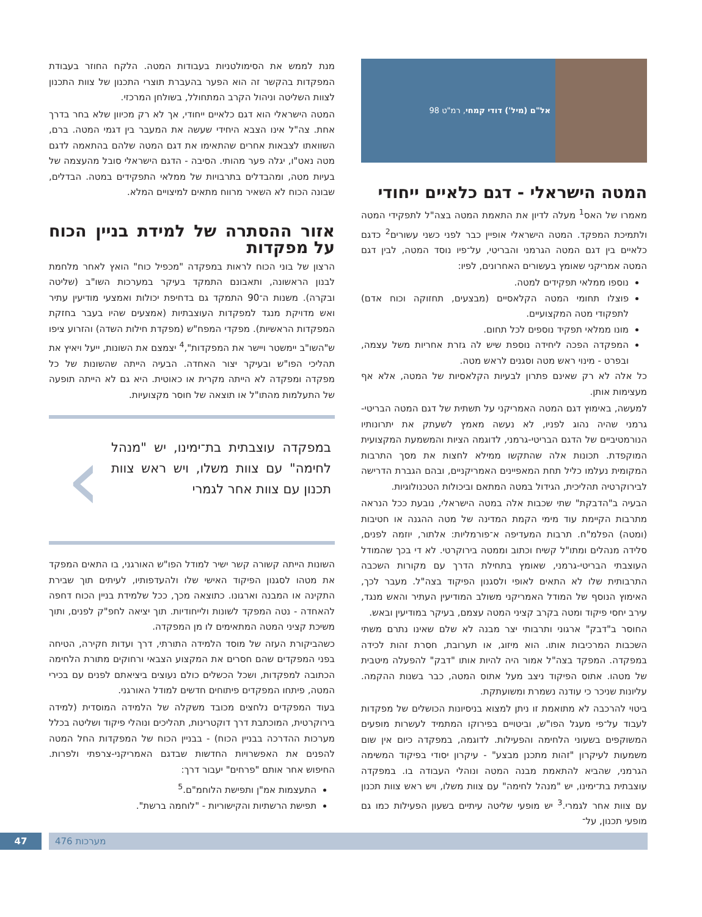אל"ם (מיל') דודי קמחי, רמ"ט 98
המטה הישראלי - דגם כלאיים ייחודי
מאמרו של האס<sup>1</sup> מעלה לדיון את התאמת המטה בצה"ל לתפקידי המטה ולתמיכת המפקד. המטה הישראלי אופיין כבר לפני כשני עשורים<sup>2</sup> כדגם כלאיים בין דגם המטה הגרמני והבריטי, על־פיו נוסד המטה, לבין דגם המטה אמריקני שאומץ בעשורים האחרונים, לפיו:
נוספו ממלאי תפקידים למטה.
פוצלו תחומי המטה הקלאסיים (מבצעים, תחזוקה וכוח אדם) לתפקודי מטה המקצועיים.
מונו ממלאי תפקיד נוספים לכל תחום.
המפקדה הפכה ליחידה נוספת שיש לה גזרת אחריות משל עצמה, ובפרט - מינוי ראש מטה וסגנים לראש מטה.
כל אלה לא רק שאינם פתרון לבעיות הקלאסיות של המטה, אלא אף מעצימות אותן.
למעשה, באימוץ דגם המטה האמריקני על תשתית של דגם המטה הבריטי-גרמני שהיה נהוג לפניו, לא נעשה מאמץ לשעתק את יתרונותיו הנורמטיביים של הדגם הבריטי-גרמני, לדוגמה הציות והמשמעת המקצועית המוקפדת. תכונות אלה שהתקשו ממילא לחצות את מסך התרבות המקומית נעלמו כליל תחת המאפיינים האמריקניים, ובהם הגברת הדרישה לבירוקרטיה תהליכית, הגידול במטה המתאם וביכולות הטכנולוגיות.
הבעיה ב"הדבקת" שתי שכבות אלה במטה הישראלי, נובעת ככל הנראה מתרבות הקיימת עוד מימי הקמת המדינה של מטה ההגנה או חטיבות (ומטה) הפלמ"ח. תרבות המעדיפה א־פורמליות: אלתור, יוזמה לפנים, סלידה מנהלים ומתו"ל קשיח וכתוב וממטה בירוקרטי. לא די בכך שהמודל העוצבתי הבריטי-גרמני, שאומץ בתחילת הדרך עם מקורות השכבה התרבותית שלו לא התאים לאופי ולסגנון הפיקוד בצה"ל. מעבר לכך, האימוץ הנוסף של המודל האמריקני משולב המודיעין העתיר והאש מנגד, עירב יחסי פיקוד ומטה בקרב קציני המטה עצמם, בעיקר במודיעין ובאש.
החוסר ב"דבק" ארגוני ותרבותי יצר מבנה לא שלם שאינו נתרם משתי השכבות המרכיבות אותו. הוא מיזוג, או תערובת, חסרת זהות לכידה במפקדה. המפקד בצה"ל אמור היה להיות אותו "דבק" להפעלה מיטבית של מטהו. אתוס הפיקוד ניצב מעל אתוס המטה, כבר בשנות ההקמה. עליונות שניכר כי עודנה נשמרת ומשועתקת.
ביטוי להרכבה לא מתואמת זו ניתן למצוא בניסיונות הכושלים של מפקדות לעבוד על־פי מעגל הפו"ש, וביטויים בפירוקו המתמיד לעשרות מופעים המשוקפים בשעוני הלחימה והפעילות. לדוגמה, במפקדה כיום אין שום משמעות לעיקרון "זהות מתכנן מבצע" - עיקרון יסודי בפיקוד המשימה הגרמני, שהביא להתאמת מבנה המטה ונוהלי העבודה בו. במפקדה עוצבתית בת־ימינו, יש "מנהל לחימה" עם צוות משלו, ויש ראש צוות תכנון עם צוות אחר לגמרי.<sup>3</sup> יש מופעי שליטה עיתיים בשעון הפעילות כמו גם מופעי תכנון, על־
מנת לממש את הסימולטניות בעבודות המטה. הלקח החוזר בעבודת המפקדות בהקשר זה הוא הפער בהעברת תוצרי התכנון של צוות התכנון לצוות השליטה וניהול הקרב המתחולל, בשולחן המרכזי.
המטה הישראלי הוא דגם כלאיים ייחודי, אך לא רק מכיוון שלא בחר בדרך אחת. צה"ל אינו הצבא היחידי שעשה את המעבר בין דגמי המטה. ברם, השוואתו לצבאות אחרים שהתאימו את דגם המטה שלהם בהתאמה לדגם מטה נאט"ו, יגלה פער מהותי. הסיבה - הדגם הישראלי סובל מהעצמה של בעיות מטה, ומהבדלים בתרבויות של ממלאי התפקידים במטה. הבדלים, שבונה הכוח לא השאיר מרווח מתאים למיצויים המלא.
אזור ההסתרה של למידת בניין הכוח על מפקדות
הרצון של בוני הכוח לראות במפקדה "מכפיל כוח" הואץ לאחר מלחמת לבנון הראשונה, ותאבונם התמקד בעיקר במערכות השו"ב (שליטה ובקרה). משנות ה־90 התמקד גם בדחיפת יכולות ואמצעי מודיעין עתיר ואש מדויקת מנגד למפקדות העוצבתיות (אמצעים שהיו בעבר בחזקת המפקדות הראשיות). מפקדי המפח"ש (מפקדת חילות השדה) והזרוע ציפו ש"השו"ב יימשטר ויישר את המפקדות",<sup>4</sup> יצמצם את השונות, ייעל ויאיץ את תהליכי הפו"ש ובעיקר יצור האחדה. הבעיה הייתה שהשונות של כל מפקדה ומפקדה לא הייתה מקרית או כאוטית. היא גם לא הייתה תופעה של התעלמות מהתו"ל או תוצאה של חוסר מקצועיות.
במפקדה עוצבתית בת־ימינו, יש "מנהל לחימה" עם צוות משלו, ויש ראש צוות תכנון עם צוות אחר לגמרי
›
השונות הייתה קשורה קשר ישיר למודל הפו"ש האורגני, בו התאים המפקד את מטהו לסגנון הפיקוד האישי שלו ולהעדפותיו, לעיתים תוך שבירת התקינה או המבנה וארגונו. כתוצאה מכך, ככל שלמידת בניין הכוח דחפה להאחדה - נטה המפקד לשונות ולייחודיות. תוך יציאה לחפ"ק לפנים, ותוך משיכת קציני המטה המתאימים לו מן המפקדה.
כשהביקורת העזה של מוסד הלמידה התורתי, דרך ועדות חקירה, הטיחה בפני המפקדים שהם חסרים את המקצוע הצבאי ורחוקים מתורת הלחימה הכתובה למפקדות, ושכל הכשלים כולם נעוצים ביציאתם לפנים עם בכירי המטה, פיתחו המפקדים פיתוחים חדשים למודל האורגני.
בעוד המפקדים נלחצים מכובד משקלה של הלמידה המוסדית (למידה בירוקרטית, המוכתבת דרך דוקטרינות, תהליכים ונוהלי פיקוד ושליטה בכלל מערכות ההדרכה בבניין הכוח) - בבניין הכוח של המפקדות החל המטה להפנים את האפשרויות החדשות שבדגם האמריקני-צרפתי ולפרות. החיפוש אחר אותם "פרחים" יעבור דרך:
התעצמות אמ"ן ותפישת הלוחמ"ם.<sup>5</sup>
תפישת הרשתיות והקישוריות - "לוחמה ברשת".
47 מערכות 476